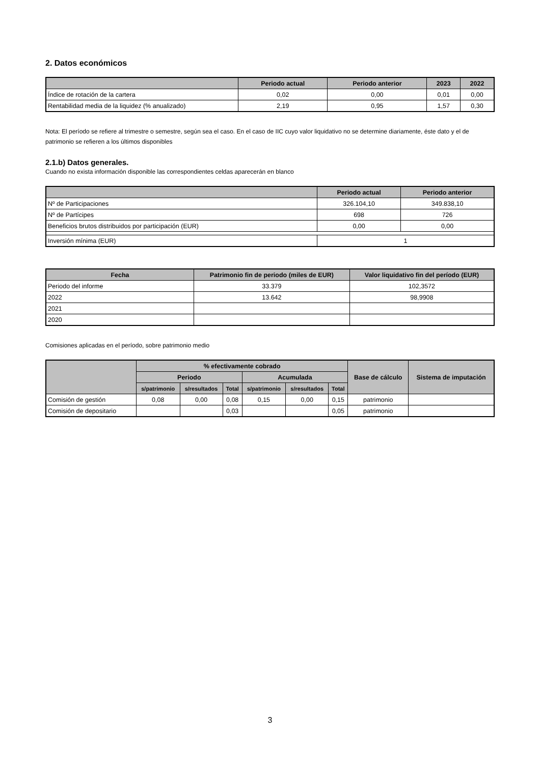2. Datos económicos
| | Periodo actual | Periodo anterior | 2023 | 2022 |
| --- | --- | --- | --- | --- |
| Índice de rotación de la cartera | 0,02 | 0,00 | 0,01 | 0,00 |
| Rentabilidad media de la liquidez (% anualizado) | 2,19 | 0,95 | 1,57 | 0,30 |
Nota: El período se refiere al trimestre o semestre, según sea el caso. En el caso de IIC cuyo valor liquidativo no se determine diariamente, éste dato y el de patrimonio se refieren a los últimos disponibles
2.1.b) Datos generales.
Cuando no exista información disponible las correspondientes celdas aparecerán en blanco
| | Periodo actual | Periodo anterior |
| --- | --- | --- |
| Nº de Participaciones | 326.104,10 | 349.838,10 |
| Nº de Partícipes | 698 | 726 |
| Beneficios brutos distribuidos por participación (EUR) | 0,00 | 0,00 |
| Inversión mínima (EUR) | 1 | |
| Fecha | Patrimonio fin de periodo (miles de EUR) | Valor liquidativo fin del período (EUR) |
| --- | --- | --- |
| Periodo del informe | 33.379 | 102,3572 |
| 2022 | 13.642 | 98,9908 |
| 2021 | | |
| 2020 | | |
Comisiones aplicadas en el período, sobre patrimonio medio
| | % efectivamente cobrado | | | | | | Base de cálculo | Sistema de imputación |
| --- | --- | --- | --- | --- | --- | --- | --- | --- |
| | Periodo | | | Acumulada | | | | |
| | s/patrimonio | s/resultados | Total | s/patrimonio | s/resultados | Total | | |
| Comisión de gestión | 0,08 | 0,00 | 0,08 | 0,15 | 0,00 | 0,15 | patrimonio | |
| Comisión de depositario | | | 0,03 | | | 0,05 | patrimonio | |
3